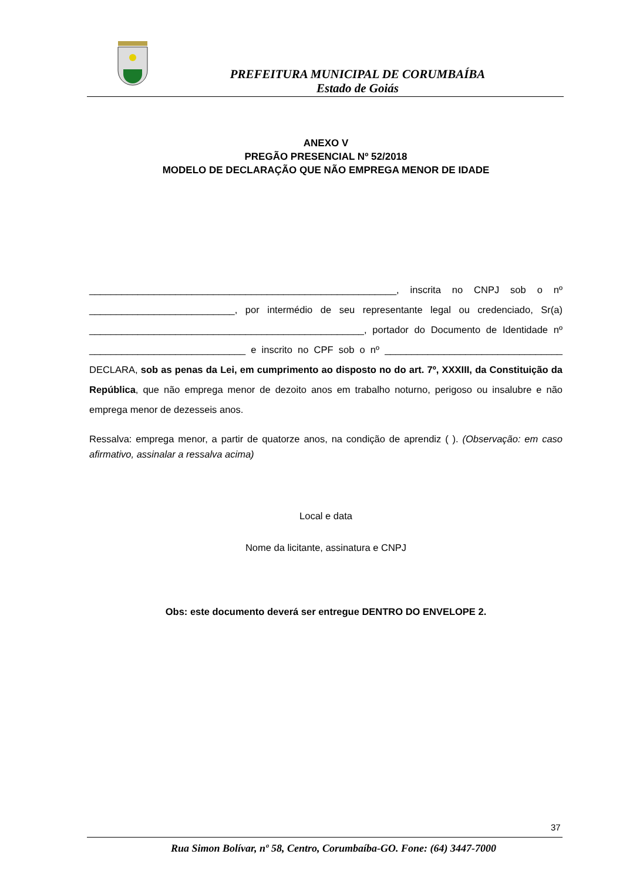PREFEITURA MUNICIPAL DE CORUMBAÍBA
Estado de Goiás
ANEXO V
PREGÃO PRESENCIAL Nº 52/2018
MODELO DE DECLARAÇÃO QUE NÃO EMPREGA MENOR DE IDADE
_________________________________________________________, inscrita no CNPJ sob o nº ___________________________, por intermédio de seu representante legal ou credenciado, Sr(a) ___________________________________________________, portador do Documento de Identidade nº _____________________________ e inscrito no CPF sob o nº _________________________________ DECLARA, sob as penas da Lei, em cumprimento ao disposto no do art. 7º, XXXIII, da Constituição da República, que não emprega menor de dezoito anos em trabalho noturno, perigoso ou insalubre e não emprega menor de dezesseis anos.
Ressalva: emprega menor, a partir de quatorze anos, na condição de aprendiz ( ). (Observação: em caso afirmativo, assinalar a ressalva acima)
Local e data
Nome da licitante, assinatura e CNPJ
Obs: este documento deverá ser entregue DENTRO DO ENVELOPE 2.
37
Rua Simon Bolívar, nº 58, Centro, Corumbaíba-GO. Fone: (64) 3447-7000